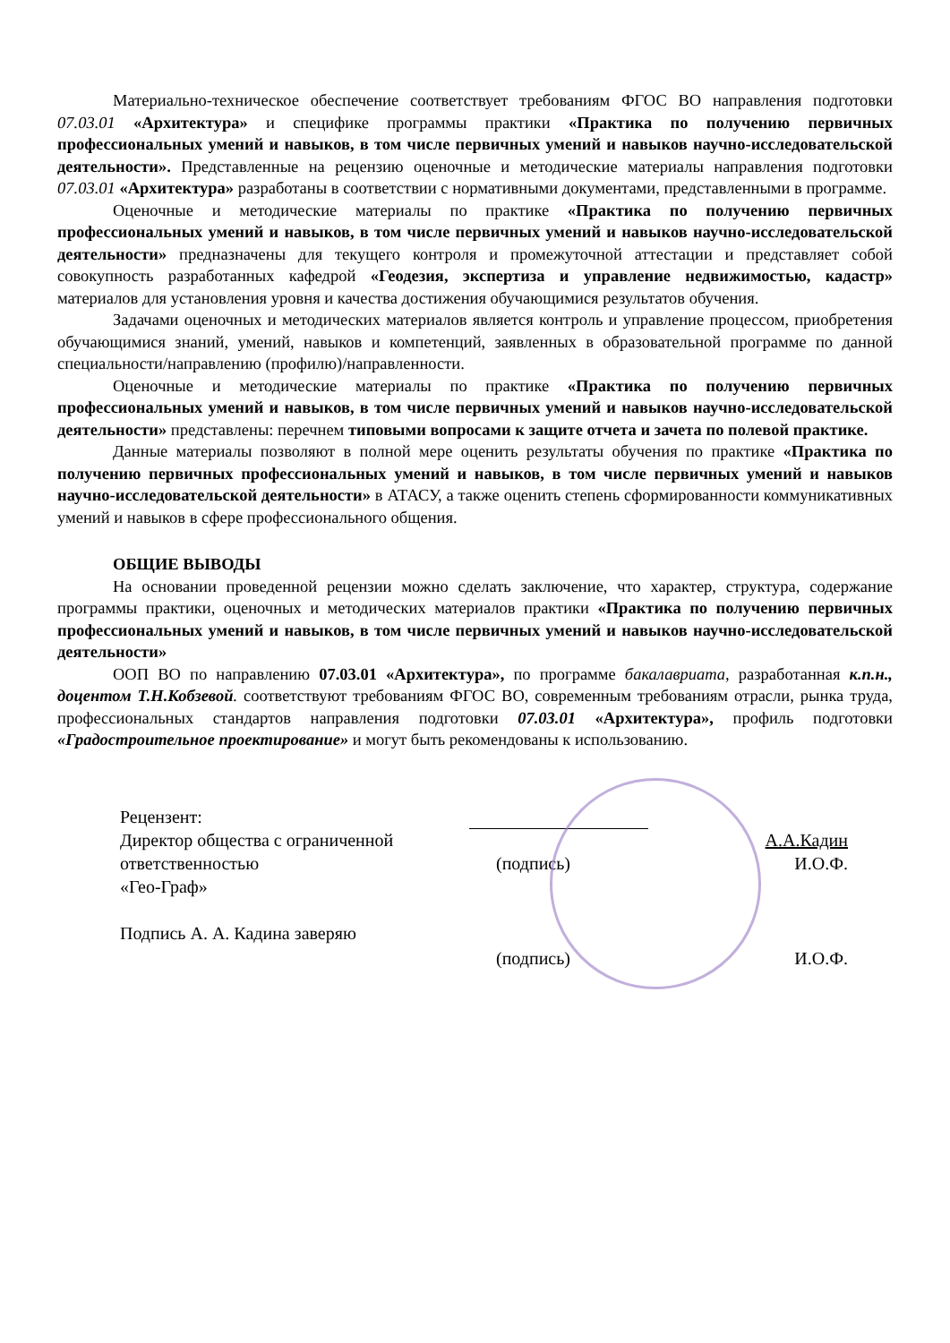Материально-техническое обеспечение соответствует требованиям ФГОС ВО направления подготовки 07.03.01 «Архитектура» и специфике программы практики «Практика по получению первичных профессиональных умений и навыков, в том числе первичных умений и навыков научно-исследовательской деятельности». Представленные на рецензию оценочные и методические материалы направления подготовки 07.03.01 «Архитектура» разработаны в соответствии с нормативными документами, представленными в программе.
Оценочные и методические материалы по практике «Практика по получению первичных профессиональных умений и навыков, в том числе первичных умений и навыков научно-исследовательской деятельности» предназначены для текущего контроля и промежуточной аттестации и представляет собой совокупность разработанных кафедрой «Геодезия, экспертиза и управление недвижимостью, кадастр» материалов для установления уровня и качества достижения обучающимися результатов обучения.
Задачами оценочных и методических материалов является контроль и управление процессом, приобретения обучающимися знаний, умений, навыков и компетенций, заявленных в образовательной программе по данной специальности/направлению (профилю)/направленности.
Оценочные и методические материалы по практике «Практика по получению первичных профессиональных умений и навыков, в том числе первичных умений и навыков научно-исследовательской деятельности» представлены: перечнем типовыми вопросами к защите отчета и зачета по полевой практике.
Данные материалы позволяют в полной мере оценить результаты обучения по практике «Практика по получению первичных профессиональных умений и навыков, в том числе первичных умений и навыков научно-исследовательской деятельности» в АТАСУ, а также оценить степень сформированности коммуникативных умений и навыков в сфере профессионального общения.
ОБЩИЕ ВЫВОДЫ
На основании проведенной рецензии можно сделать заключение, что характер, структура, содержание программы практики, оценочных и методических материалов практики «Практика по получению первичных профессиональных умений и навыков, в том числе первичных умений и навыков научно-исследовательской деятельности»
ООП ВО по направлению 07.03.01 «Архитектура», по программе бакалавриата, разработанная к.п.н., доцентом Т.Н.Кобзевой. соответствуют требованиям ФГОС ВО, современным требованиям отрасли, рынка труда, профессиональных стандартов направления подготовки 07.03.01 «Архитектура», профиль подготовки «Градостроительное проектирование» и могут быть рекомендованы к использованию.
Рецензент:
Директор общества с ограниченной ответственностью
«Гео-Граф»
Подпись А. А. Кадина заверяю
А.А.Кадин
(подпись) И.О.Ф.
(подпись) И.О.Ф.